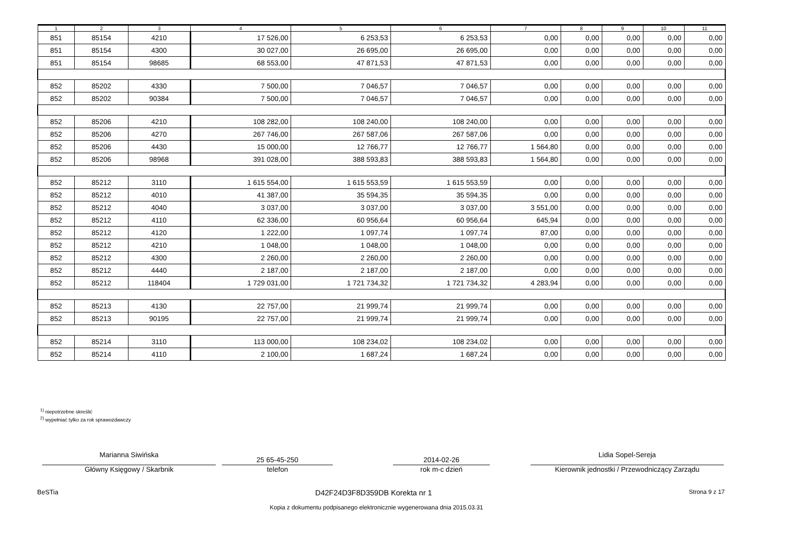| 1 | 2 | 3 | 4 | 5 | 6 | 7 | 8 | 9 | 10 | 11 |
| --- | --- | --- | --- | --- | --- | --- | --- | --- | --- | --- |
| 851 | 85154 | 4210 | 17 526,00 | 6 253,53 | 6 253,53 | 0,00 | 0,00 | 0,00 | 0,00 | 0,00 |
| 851 | 85154 | 4300 | 30 027,00 | 26 695,00 | 26 695,00 | 0,00 | 0,00 | 0,00 | 0,00 | 0,00 |
| 851 | 85154 | 98685 | 68 553,00 | 47 871,53 | 47 871,53 | 0,00 | 0,00 | 0,00 | 0,00 | 0,00 |
| 852 | 85202 | 4330 | 7 500,00 | 7 046,57 | 7 046,57 | 0,00 | 0,00 | 0,00 | 0,00 | 0,00 |
| 852 | 85202 | 90384 | 7 500,00 | 7 046,57 | 7 046,57 | 0,00 | 0,00 | 0,00 | 0,00 | 0,00 |
| 852 | 85206 | 4210 | 108 282,00 | 108 240,00 | 108 240,00 | 0,00 | 0,00 | 0,00 | 0,00 | 0,00 |
| 852 | 85206 | 4270 | 267 746,00 | 267 587,06 | 267 587,06 | 0,00 | 0,00 | 0,00 | 0,00 | 0,00 |
| 852 | 85206 | 4430 | 15 000,00 | 12 766,77 | 12 766,77 | 1 564,80 | 0,00 | 0,00 | 0,00 | 0,00 |
| 852 | 85206 | 98968 | 391 028,00 | 388 593,83 | 388 593,83 | 1 564,80 | 0,00 | 0,00 | 0,00 | 0,00 |
| 852 | 85212 | 3110 | 1 615 554,00 | 1 615 553,59 | 1 615 553,59 | 0,00 | 0,00 | 0,00 | 0,00 | 0,00 |
| 852 | 85212 | 4010 | 41 387,00 | 35 594,35 | 35 594,35 | 0,00 | 0,00 | 0,00 | 0,00 | 0,00 |
| 852 | 85212 | 4040 | 3 037,00 | 3 037,00 | 3 037,00 | 3 551,00 | 0,00 | 0,00 | 0,00 | 0,00 |
| 852 | 85212 | 4110 | 62 336,00 | 60 956,64 | 60 956,64 | 645,94 | 0,00 | 0,00 | 0,00 | 0,00 |
| 852 | 85212 | 4120 | 1 222,00 | 1 097,74 | 1 097,74 | 87,00 | 0,00 | 0,00 | 0,00 | 0,00 |
| 852 | 85212 | 4210 | 1 048,00 | 1 048,00 | 1 048,00 | 0,00 | 0,00 | 0,00 | 0,00 | 0,00 |
| 852 | 85212 | 4300 | 2 260,00 | 2 260,00 | 2 260,00 | 0,00 | 0,00 | 0,00 | 0,00 | 0,00 |
| 852 | 85212 | 4440 | 2 187,00 | 2 187,00 | 2 187,00 | 0,00 | 0,00 | 0,00 | 0,00 | 0,00 |
| 852 | 85212 | 118404 | 1 729 031,00 | 1 721 734,32 | 1 721 734,32 | 4 283,94 | 0,00 | 0,00 | 0,00 | 0,00 |
| 852 | 85213 | 4130 | 22 757,00 | 21 999,74 | 21 999,74 | 0,00 | 0,00 | 0,00 | 0,00 | 0,00 |
| 852 | 85213 | 90195 | 22 757,00 | 21 999,74 | 21 999,74 | 0,00 | 0,00 | 0,00 | 0,00 | 0,00 |
| 852 | 85214 | 3110 | 113 000,00 | 108 234,02 | 108 234,02 | 0,00 | 0,00 | 0,00 | 0,00 | 0,00 |
| 852 | 85214 | 4110 | 2 100,00 | 1 687,24 | 1 687,24 | 0,00 | 0,00 | 0,00 | 0,00 | 0,00 |
<sup>1)</sup> niepotrzebne skreślić
<sup>2)</sup> wypełniać tylko za rok sprawozdawczy
Marianna Siwińska
Główny Księgowy / Skarbnik
25 65-45-250
telefon
2014-02-26
rok m-c dzień
Lidia Sopel-Sereja
Kierownik jednostki / Przewodniczący Zarządu
BeSTia D42F24D3F8D359DB Korekta nr 1 Strona 9 z 17
Kopia z dokumentu podpisanego elektronicznie wygenerowana dnia 2015.03.31